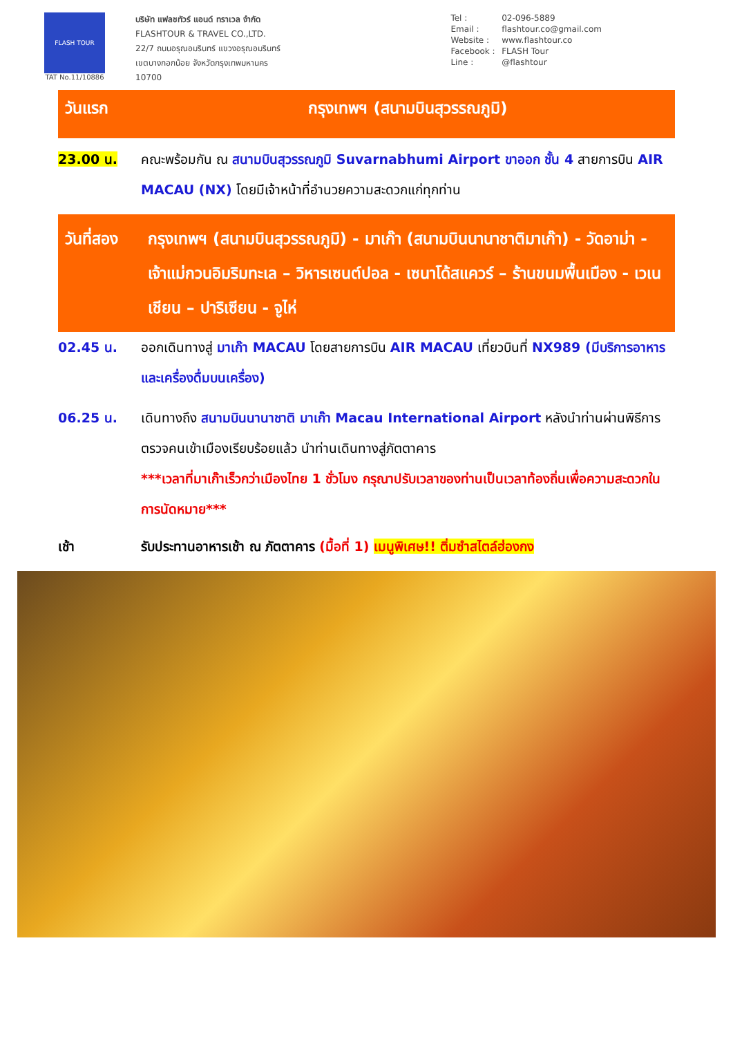FLASH TOUR
TAT No.11/10886
บริษัท แฟลชทัวร์ แอนด์ ทราเวล จำกัด
FLASHTOUR & TRAVEL CO.,LTD.
22/7 ถนนอรุณอมรินทร์ แขวงอรุณอมรินทร์
เขตบางกอกน้อย จังหวัดกรุงเทพมหานคร
10700
Tel : 02-096-5889
Email : flashtour.co@gmail.com
Website : www.flashtour.co
Facebook : FLASH Tour
Line : @flashtour
วันแรก กรุงเทพฯ (สนามบินสุวรรณภูมิ)
23.00 น. คณะพร้อมกัน ณ สนามบินสุวรรณภูมิ Suvarnabhumi Airport ขาออก ชั้น 4 สายการบิน AIR MACAU (NX) โดยมีเจ้าหน้าที่อำนวยความสะดวกแก่ทุกท่าน
วันที่สอง
กรุงเทพฯ (สนามบินสุวรรณภูมิ) - มาเก๊า (สนามบินนานาชาติมาเก๊า) - วัดอาม่า - เจ้าแม่กวนอิมริมทะเล – วิหารเซนต์ปอล - เซนาโด้สแควร์ – ร้านขนมพื้นเมือง - เวเนเชียน – ปาริเซียน - จูไห่
02.45 น. ออกเดินทางสู่ มาเก๊า MACAU โดยสายการบิน AIR MACAU เที่ยวบินที่ NX989 (มีบริการอาหารและเครื่องดื่มบนเครื่อง)
06.25 น. เดินทางถึง สนามบินนานาชาติ มาเก๊า Macau International Airport หลังนำท่านผ่านพิธีการตรวจคนเข้าเมืองเรียบร้อยแล้ว นำท่านเดินทางสู่ภัตตาคาร
***เวลาที่มาเก๊าเร็วกว่าเมืองไทย 1 ชั่วโมง กรุณาปรับเวลาของท่านเป็นเวลาท้องถิ่นเพื่อความสะดวกในการนัดหมาย***
เช้า รับประทานอาหารเช้า ณ ภัตตาคาร (มื้อที่ 1) เมนูพิเศษ!! ติ่มซำสไตล์ฮ่องกง